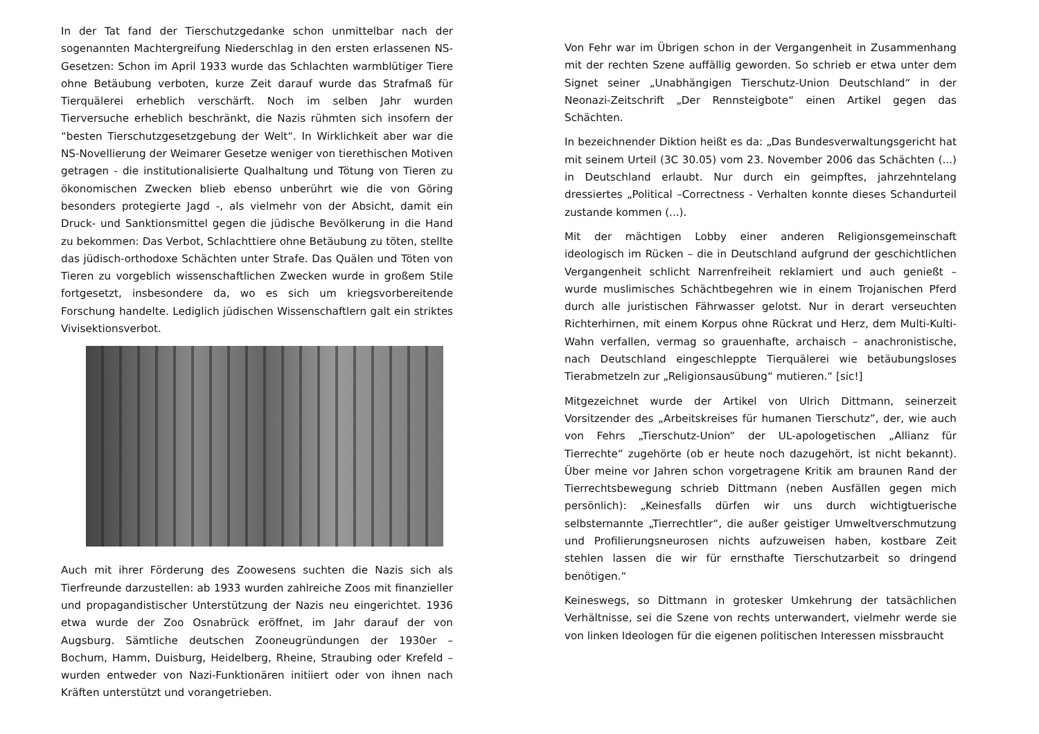In der Tat fand der Tierschutzgedanke schon unmittelbar nach der sogenannten Machtergreifung Niederschlag in den ersten erlassenen NS-Gesetzen: Schon im April 1933 wurde das Schlachten warmblütiger Tiere ohne Betäubung verboten, kurze Zeit darauf wurde das Strafmaß für Tierquälerei erheblich verschärft. Noch im selben Jahr wurden Tierversuche erheblich beschränkt, die Nazis rühmten sich insofern der “besten Tierschutzgesetzgebung der Welt“. In Wirklichkeit aber war die NS-Novellierung der Weimarer Gesetze weniger von tierethischen Motiven getragen - die institutionalisierte Qualhaltung und Tötung von Tieren zu ökonomischen Zwecken blieb ebenso unberührt wie die von Göring besonders protegierte Jagd -, als vielmehr von der Absicht, damit ein Druck- und Sanktionsmittel gegen die jüdische Bevölkerung in die Hand zu bekommen: Das Verbot, Schlachttiere ohne Betäubung zu töten, stellte das jüdisch-orthodoxe Schächten unter Strafe. Das Quälen und Töten von Tieren zu vorgeblich wissenschaftlichen Zwecken wurde in großem Stile fortgesetzt, insbesondere da, wo es sich um kriegsvorbereitende Forschung handelte. Lediglich jüdischen Wissenschaftlern galt ein striktes Vivisektionsverbot.
Auch mit ihrer Förderung des Zoowesens suchten die Nazis sich als Tierfreunde darzustellen: ab 1933 wurden zahlreiche Zoos mit finanzieller und propagandistischer Unterstützung der Nazis neu eingerichtet. 1936 etwa wurde der Zoo Osnabrück eröffnet, im Jahr darauf der von Augsburg. Sämtliche deutschen Zooneugründungen der 1930er – Bochum, Hamm, Duisburg, Heidelberg, Rheine, Straubing oder Krefeld – wurden entweder von Nazi-Funktionären initiiert oder von ihnen nach Kräften unterstützt und vorangetrieben.
Von Fehr war im Übrigen schon in der Vergangenheit in Zusammenhang mit der rechten Szene auffällig geworden. So schrieb er etwa unter dem Signet seiner „Unabhängigen Tierschutz-Union Deutschland“ in der Neonazi-Zeitschrift „Der Rennsteigbote“ einen Artikel gegen das Schächten.
In bezeichnender Diktion heißt es da: „Das Bundesverwaltungsgericht hat mit seinem Urteil (3C 30.05) vom 23. November 2006 das Schächten (...) in Deutschland erlaubt. Nur durch ein geimpftes, jahrzehntelang dressiertes „Political –Correctness - Verhalten konnte dieses Schandurteil zustande kommen (...).
Mit der mächtigen Lobby einer anderen Religionsgemeinschaft ideologisch im Rücken – die in Deutschland aufgrund der geschichtlichen Vergangenheit schlicht Narrenfreiheit reklamiert und auch genießt – wurde muslimisches Schächtbegehren wie in einem Trojanischen Pferd durch alle juristischen Fährwasser gelotst. Nur in derart verseuchten Richterhirnen, mit einem Korpus ohne Rückrat und Herz, dem Multi-Kulti-Wahn verfallen, vermag so grauenhafte, archaisch – anachronistische, nach Deutschland eingeschleppte Tierquälerei wie betäubungsloses Tierabmetzeln zur „Religionsausübung“ mutieren.“ [sic!]
Mitgezeichnet wurde der Artikel von Ulrich Dittmann, seinerzeit Vorsitzender des „Arbeitskreises für humanen Tierschutz”, der, wie auch von Fehrs „Tierschutz-Union“ der UL-apologetischen „Allianz für Tierrechte“ zugehörte (ob er heute noch dazugehört, ist nicht bekannt). Über meine vor Jahren schon vorgetragene Kritik am braunen Rand der Tierrechtsbewegung schrieb Dittmann (neben Ausfällen gegen mich persönlich): „Keinesfalls dürfen wir uns durch wichtigtuerische selbsternannte „Tierrechtler“, die außer geistiger Umweltverschmutzung und Profilierungsneurosen nichts aufzuweisen haben, kostbare Zeit stehlen lassen die wir für ernsthafte Tierschutzarbeit so dringend benötigen.“
Keineswegs, so Dittmann in grotesker Umkehrung der tatsächlichen Verhältnisse, sei die Szene von rechts unterwandert, vielmehr werde sie von linken Ideologen für die eigenen politischen Interessen missbraucht